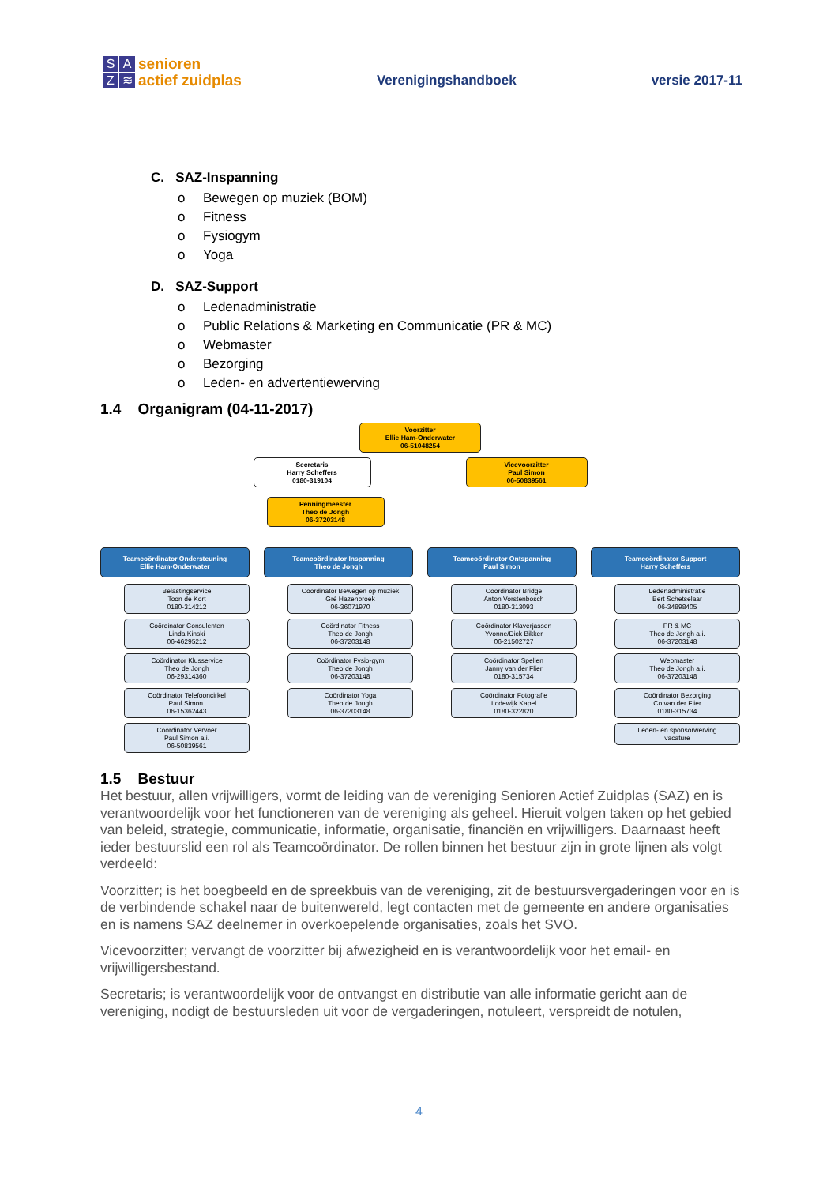SAZ ≋
senioren
actief zuidplas
Verenigingshandboek
versie 2017-11
C. SAZ-Inspanning
Bewegen op muziek (BOM)
Fitness
Fysiogym
Yoga
D. SAZ-Support
Ledenadministratie
Public Relations & Marketing en Communicatie (PR & MC)
Webmaster
Bezorging
Leden- en advertentiewerving
1.4 Organigram (04-11-2017)
Voorzitter
Ellie Ham-Onderwater
06-51048254
Secretaris
Harry Scheffers
0180-319104
Vicevoorzitter
Paul Simon
06-50839561
Penningmeester
Theo de Jongh
06-37203148
Teamcoördinator Ondersteuning
Ellie Ham-Onderwater
Belastingservice
Toon de Kort
0180-314212
Coördinator Consulenten
Linda Kinski
06-46295212
Coördinator Klusservice
Theo de Jongh
06-29314360
Coördinator Telefooncirkel
Paul Simon.
06-15362443
Coördinator Vervoer
Paul Simon a.i.
06-50839561
Teamcoördinator Inspanning
Theo de Jongh
Coördinator Bewegen op muziek
Gré Hazenbroek
06-36071970
Coördinator Fitness
Theo de Jongh
06-37203148
Coördinator Fysio-gym
Theo de Jongh
06-37203148
Coördinator Yoga
Theo de Jongh
06-37203148
Teamcoördinator Ontspanning
Paul Simon
Coördinator Bridge
Anton Vorstenbosch
0180-313093
Coördinator Klaverjassen
Yvonne/Dick Bikker
06-21502727
Coördinator Spellen
Janny van der Flier
0180-315734
Coördinator Fotografie
Lodewijk Kapel
0180-322820
Teamcoördinator Support
Harry Scheffers
Ledenadministratie
Bert Schetselaar
06-34898405
PR & MC
Theo de Jongh a.i.
06-37203148
Webmaster
Theo de Jongh a.i.
06-37203148
Coördinator Bezorging
Co van der Flier
0180-315734
Leden- en sponsorwerving
vacature
1.5 Bestuur
Het bestuur, allen vrijwilligers, vormt de leiding van de vereniging Senioren Actief Zuidplas (SAZ) en is verantwoordelijk voor het functioneren van de vereniging als geheel. Hieruit volgen taken op het gebied van beleid, strategie, communicatie, informatie, organisatie, financiën en vrijwilligers. Daarnaast heeft ieder bestuurslid een rol als Teamcoördinator. De rollen binnen het bestuur zijn in grote lijnen als volgt verdeeld:
Voorzitter; is het boegbeeld en de spreekbuis van de vereniging, zit de bestuursvergaderingen voor en is de verbindende schakel naar de buitenwereld, legt contacten met de gemeente en andere organisaties en is namens SAZ deelnemer in overkoepelende organisaties, zoals het SVO.
Vicevoorzitter; vervangt de voorzitter bij afwezigheid en is verantwoordelijk voor het email- en vrijwilligersbestand.
Secretaris; is verantwoordelijk voor de ontvangst en distributie van alle informatie gericht aan de vereniging, nodigt de bestuursleden uit voor de vergaderingen, notuleert, verspreidt de notulen,
4